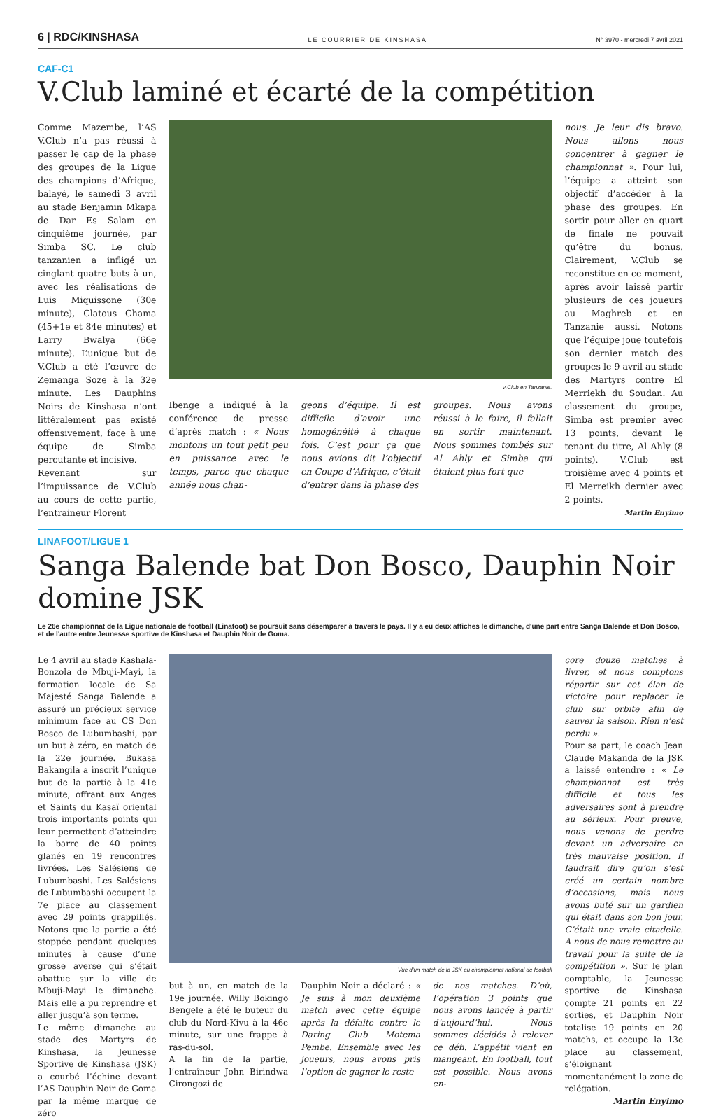6 | RDC/KINSHASA LE COURRIER DE KINSHASA N° 3970 - mercredi 7 avril 2021
CAF-C1
V.Club laminé et écarté de la compétition
Comme Mazembe, l’AS V.Club n’a pas réussi à passer le cap de la phase des groupes de la Ligue des champions d’Afrique, balayé, le samedi 3 avril au stade Benjamin Mkapa de Dar Es Salam en cinquième journée, par Simba SC. Le club tanzanien a infligé un cinglant quatre buts à un, avec les réalisations de Luis Miquissone (30e minute), Clatous Chama (45+1e et 84e minutes) et Larry Bwalya (66e minute). L’unique but de V.Club a été l’œuvre de Zemanga Soze à la 32e minute. Les Dauphins Noirs de Kinshasa n’ont littéralement pas existé offensivement, face à une équipe de Simba percutante et incisive.
Revenant sur l’impuissance de V.Club au cours de cette partie, l’entraineur Florent
V.Club en Tanzanie.
Ibenge a indiqué à la conférence de presse d’après match : « Nous montons un tout petit peu en puissance avec le temps, parce que chaque année nous chan-
geons d’équipe. Il est difficile d’avoir une homogénéité à chaque fois. C’est pour ça que nous avions dit l’objectif en Coupe d’Afrique, c’était d’entrer dans la phase des
groupes. Nous avons réussi à le faire, il fallait en sortir maintenant. Nous sommes tombés sur Al Ahly et Simba qui étaient plus fort que
nous. Je leur dis bravo. Nous allons nous concentrer à gagner le championnat ». Pour lui, l’équipe a atteint son objectif d’accéder à la phase des groupes. En sortir pour aller en quart de finale ne pouvait qu’être du bonus. Clairement, V.Club se reconstitue en ce moment, après avoir laissé partir plusieurs de ces joueurs au Maghreb et en Tanzanie aussi. Notons que l’équipe joue toutefois son dernier match des groupes le 9 avril au stade des Martyrs contre El Merriekh du Soudan. Au classement du groupe, Simba est premier avec 13 points, devant le tenant du titre, Al Ahly (8 points). V.Club est troisième avec 4 points et El Merreikh dernier avec 2 points.
Martin Enyimo
LINAFOOT/LIGUE 1
Sanga Balende bat Don Bosco, Dauphin Noir domine JSK
Le 26e championnat de la Ligue nationale de football (Linafoot) se poursuit sans désemparer à travers le pays. Il y a eu deux affiches le dimanche, d'une part entre Sanga Balende et Don Bosco, et de l'autre entre Jeunesse sportive de Kinshasa et Dauphin Noir de Goma.
Le 4 avril au stade Kashala-Bonzola de Mbuji-Mayi, la formation locale de Sa Majesté Sanga Balende a assuré un précieux service minimum face au CS Don Bosco de Lubumbashi, par un but à zéro, en match de la 22e journée. Bukasa Bakangila a inscrit l’unique but de la partie à la 41e minute, offrant aux Anges et Saints du Kasaï oriental trois importants points qui leur permettent d’atteindre la barre de 40 points glanés en 19 rencontres livrées. Les Salésiens de Lubumbashi. Les Salésiens de Lubumbashi occupent la 7e place au classement avec 29 points grappillés. Notons que la partie a été stoppée pendant quelques minutes à cause d’une grosse averse qui s’était abattue sur la ville de Mbuji-Mayi le dimanche. Mais elle a pu reprendre et aller jusqu’à son terme.
Le même dimanche au stade des Martyrs de Kinshasa, la Jeunesse Sportive de Kinshasa (JSK) a courbé l’échine devant l’AS Dauphin Noir de Goma par la même marque de zéro
Vue d’un match de la JSK au championnat national de football
but à un, en match de la 19e journée. Willy Bokingo Bengele a été le buteur du club du Nord-Kivu à la 46e minute, sur une frappe à ras-du-sol.
A la fin de la partie, l’entraîneur John Birindwa Cirongozi de
Dauphin Noir a déclaré : « Je suis à mon deuxième match avec cette équipe après la défaite contre le Daring Club Motema Pembe. Ensemble avec les joueurs, nous avons pris l’option de gagner le reste
de nos matches. D’où, l’opération 3 points que nous avons lancée à partir d’aujourd’hui. Nous sommes décidés à relever ce défi. L’appétit vient en mangeant. En football, tout est possible. Nous avons en-
core douze matches à livrer, et nous comptons répartir sur cet élan de victoire pour replacer le club sur orbite afin de sauver la saison. Rien n’est perdu ».
Pour sa part, le coach Jean Claude Makanda de la JSK a laissé entendre : « Le championnat est très difficile et tous les adversaires sont à prendre au sérieux. Pour preuve, nous venons de perdre devant un adversaire en très mauvaise position. Il faudrait dire qu’on s’est créé un certain nombre d’occasions, mais nous avons buté sur un gardien qui était dans son bon jour. C’était une vraie citadelle. A nous de nous remettre au travail pour la suite de la compétition ». Sur le plan comptable, la Jeunesse sportive de Kinshasa compte 21 points en 22 sorties, et Dauphin Noir totalise 19 points en 20 matchs, et occupe la 13e place au classement, s’éloignant momentanément la zone de relégation.
Martin Enyimo